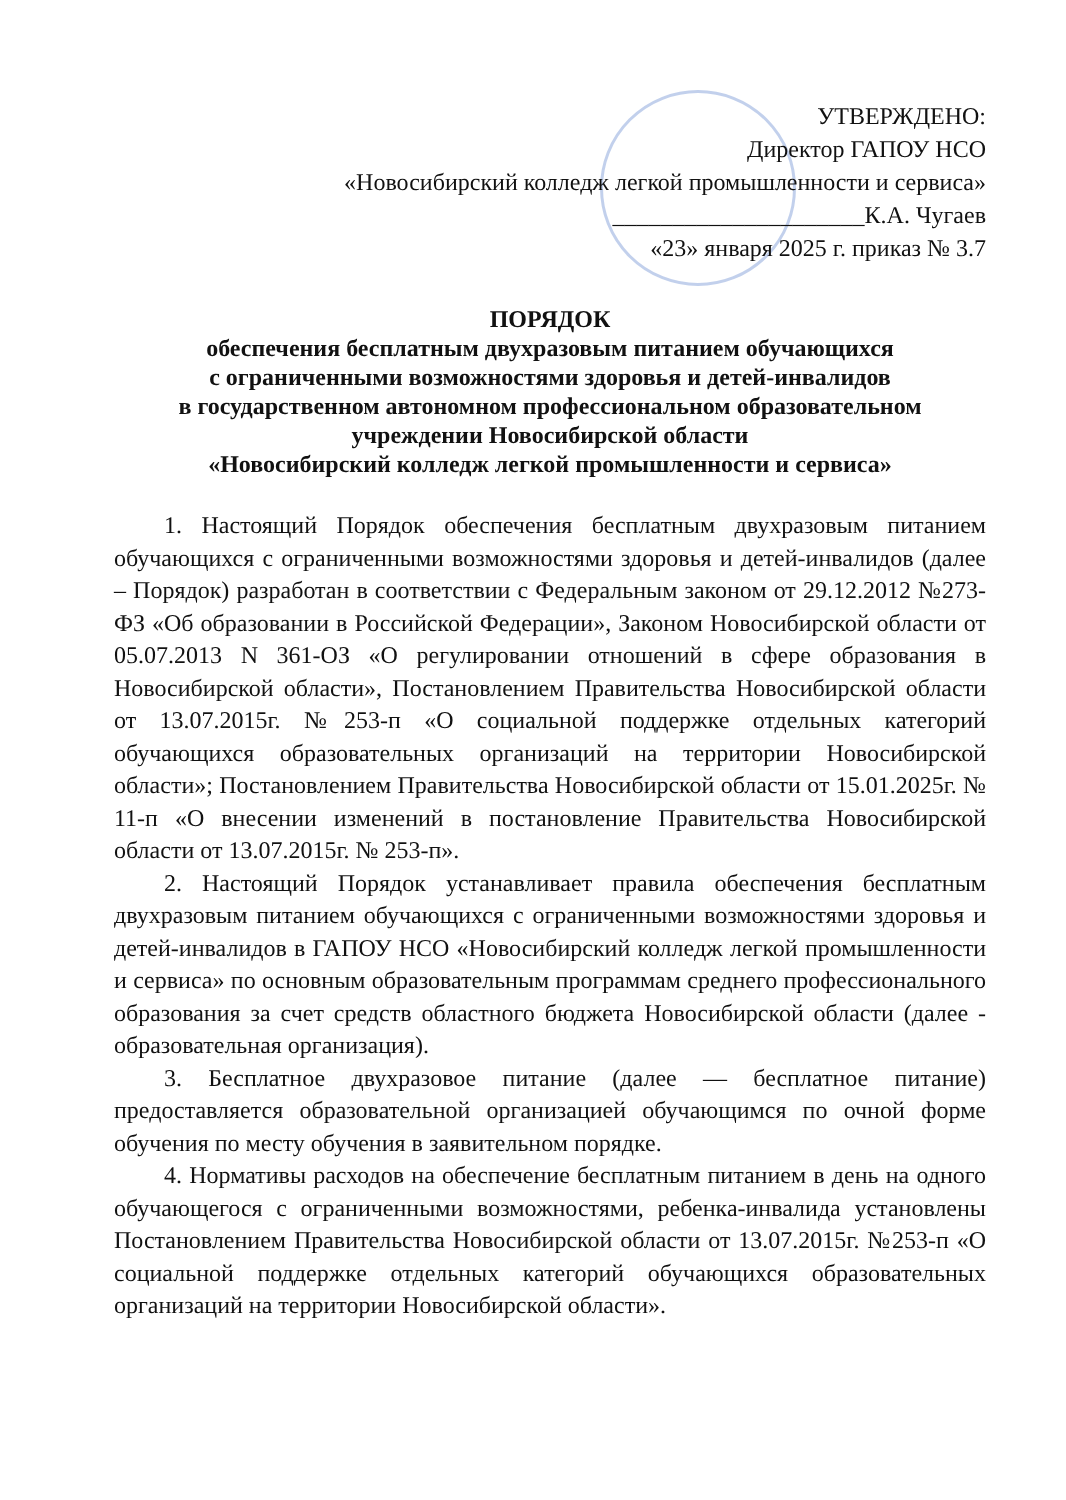УТВЕРЖДЕНО:
Директор ГАПОУ НСО
«Новосибирский колледж легкой промышленности и сервиса»
_____________________К.А. Чугаев
«23» января 2025 г. приказ № 3.7
ПОРЯДОК
обеспечения бесплатным двухразовым питанием обучающихся
с ограниченными возможностями здоровья и детей-инвалидов
в государственном автономном профессиональном образовательном
учреждении Новосибирской области
«Новосибирский колледж легкой промышленности и сервиса»
1. Настоящий Порядок обеспечения бесплатным двухразовым питанием обучающихся с ограниченными возможностями здоровья и детей-инвалидов (далее – Порядок) разработан в соответствии с Федеральным законом от 29.12.2012 №273-ФЗ «Об образовании в Российской Федерации», Законом Новосибирской области от 05.07.2013 N 361-ОЗ «О регулировании отношений в сфере образования в Новосибирской области», Постановлением Правительства Новосибирской области от 13.07.2015г. №253-п «О социальной поддержке отдельных категорий обучающихся образовательных организаций на территории Новосибирской области»; Постановлением Правительства Новосибирской области от 15.01.2025г. № 11-п «О внесении изменений в постановление Правительства Новосибирской области от 13.07.2015г. № 253-п».
2. Настоящий Порядок устанавливает правила обеспечения бесплатным двухразовым питанием обучающихся с ограниченными возможностями здоровья и детей-инвалидов в ГАПОУ НСО «Новосибирский колледж легкой промышленности и сервиса» по основным образовательным программам среднего профессионального образования за счет средств областного бюджета Новосибирской области (далее - образовательная организация).
3. Бесплатное двухразовое питание (далее — бесплатное питание) предоставляется образовательной организацией обучающимся по очной форме обучения по месту обучения в заявительном порядке.
4. Нормативы расходов на обеспечение бесплатным питанием в день на одного обучающегося с ограниченными возможностями, ребенка-инвалида установлены Постановлением Правительства Новосибирской области от 13.07.2015г. №253-п «О социальной поддержке отдельных категорий обучающихся образовательных организаций на территории Новосибирской области».